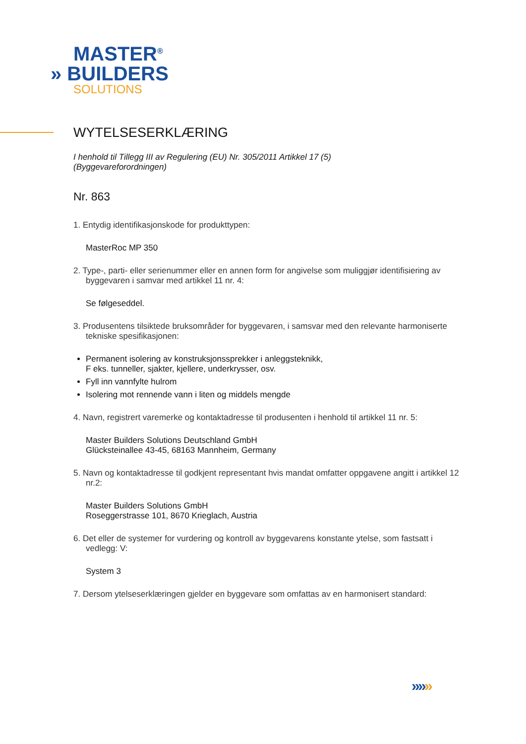MASTER<sup>®</sup>
» BUILDERS
SOLUTIONS
WYTELSESERKLÆRING
I henhold til Tillegg III av Regulering (EU) Nr. 305/2011 Artikkel 17 (5)
(Byggevareforordningen)
Nr. 863
1. Entydig identifikasjonskode for produkttypen:
MasterRoc MP 350
2. Type-, parti- eller serienummer eller en annen form for angivelse som muliggjør identifisiering av
byggevaren i samvar med artikkel 11 nr. 4:
Se følgeseddel.
3. Produsentens tilsiktede bruksområder for byggevaren, i samsvar med den relevante harmoniserte
tekniske spesifikasjonen:
Permanent isolering av konstruksjonssprekker i anleggsteknikk,
F eks. tunneller, sjakter, kjellere, underkrysser, osv.
Fyll inn vannfylte hulrom
Isolering mot rennende vann i liten og middels mengde
4. Navn, registrert varemerke og kontaktadresse til produsenten i henhold til artikkel 11 nr. 5:
Master Builders Solutions Deutschland GmbH
Glücksteinallee 43-45, 68163 Mannheim, Germany
5. Navn og kontaktadresse til godkjent representant hvis mandat omfatter oppgavene angitt i artikkel 12
nr.2:
Master Builders Solutions GmbH
Roseggerstrasse 101, 8670 Krieglach, Austria
6. Det eller de systemer for vurdering og kontroll av byggevarens konstante ytelse, som fastsatt i
vedlegg: V:
System 3
7. Dersom ytelseserklæringen gjelder en byggevare som omfattas av en harmonisert standard:
» » »